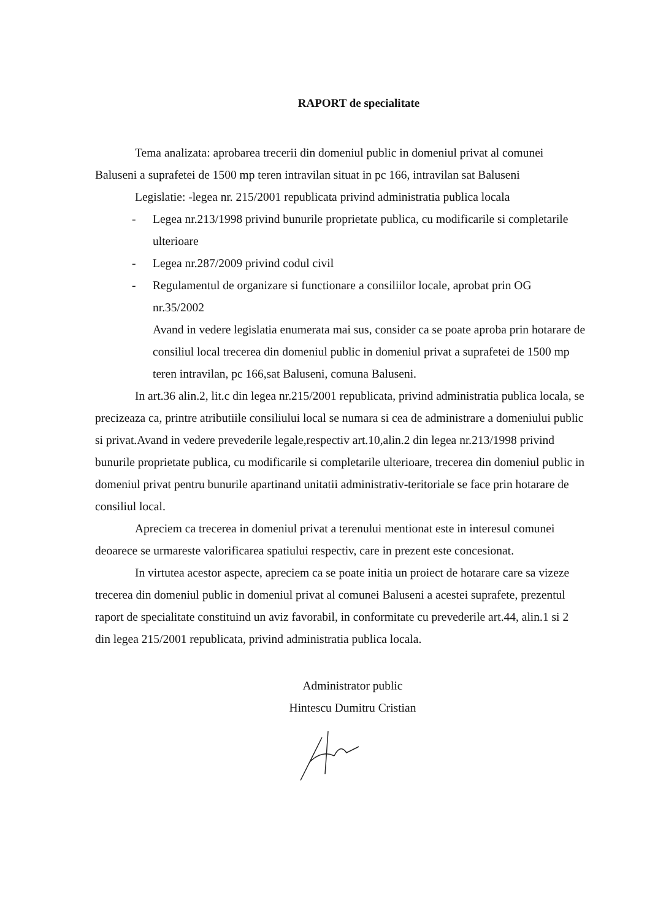RAPORT de specialitate
Tema analizata: aprobarea trecerii din domeniul public in domeniul privat al comunei Baluseni a suprafetei de 1500 mp teren intravilan situat in pc 166, intravilan sat Baluseni
Legislatie: -legea nr. 215/2001 republicata privind administratia publica locala
- Legea nr.213/1998 privind bunurile proprietate publica, cu modificarile si completarile ulterioare
- Legea nr.287/2009 privind codul civil
- Regulamentul de organizare si functionare a consiliilor locale, aprobat prin OG nr.35/2002
Avand in vedere legislatia enumerata mai sus, consider ca se poate aproba prin hotarare de consiliul local trecerea din domeniul public in domeniul privat a suprafetei de 1500 mp teren intravilan, pc 166,sat Baluseni, comuna Baluseni.
In art.36 alin.2, lit.c din legea nr.215/2001 republicata, privind administratia publica locala, se precizeaza ca, printre atributiile consiliului local se numara si cea de administrare a domeniului public si privat.Avand in vedere prevederile legale,respectiv art.10,alin.2 din legea nr.213/1998 privind bunurile proprietate publica, cu modificarile si completarile ulterioare, trecerea din domeniul public in domeniul privat pentru bunurile apartinand unitatii administrativ-teritoriale se face prin hotarare de consiliul local.
Apreciem ca trecerea in domeniul privat a terenului mentionat este in interesul comunei deoarece se urmareste valorificarea spatiului respectiv, care in prezent este concesionat.
In virtutea acestor aspecte, apreciem ca se poate initia un proiect de hotarare care sa vizeze trecerea din domeniul public in domeniul privat al comunei Baluseni a acestei suprafete, prezentul raport de specialitate constituind un aviz favorabil, in conformitate cu prevederile art.44, alin.1 si 2 din legea 215/2001 republicata, privind administratia publica locala.
Administrator public
Hintescu Dumitru Cristian